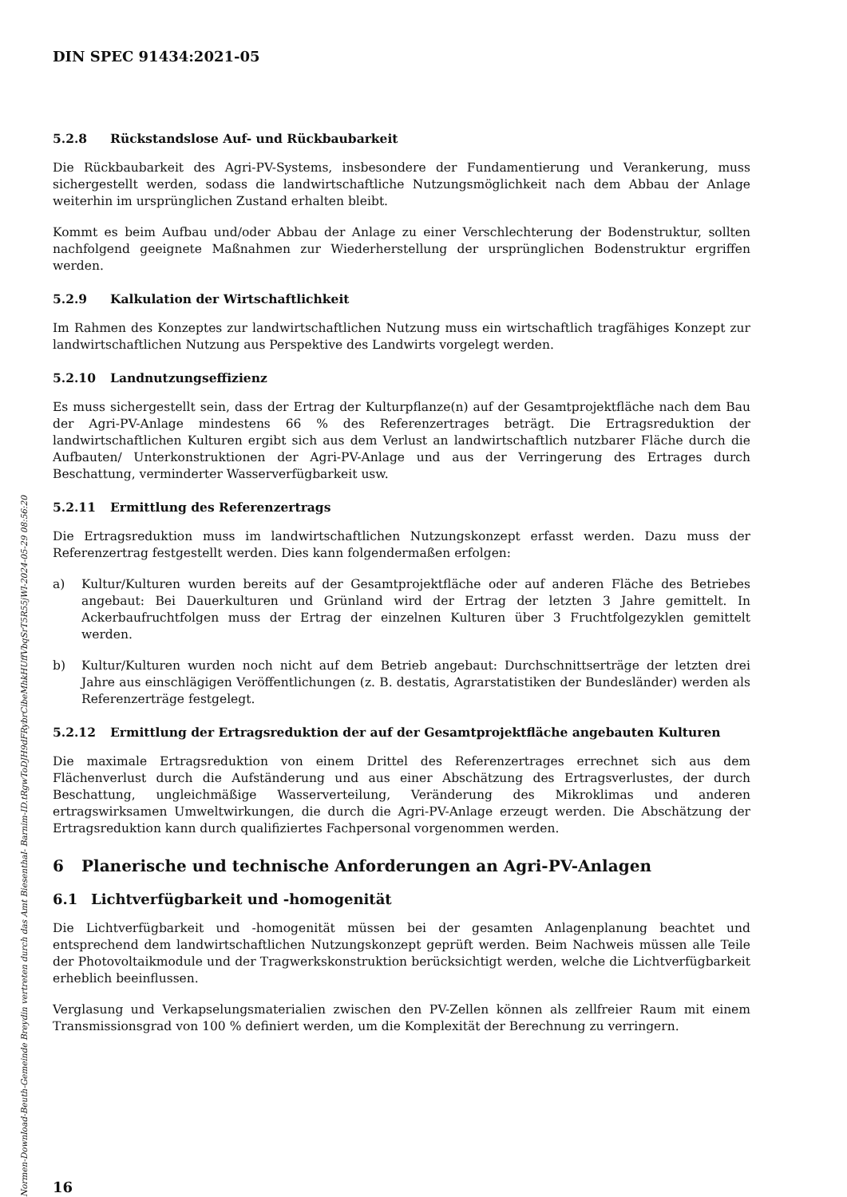DIN SPEC 91434:2021-05
5.2.8 Rückstandslose Auf- und Rückbaubarkeit
Die Rückbaubarkeit des Agri-PV-Systems, insbesondere der Fundamentierung und Verankerung, muss sichergestellt werden, sodass die landwirtschaftliche Nutzungsmöglichkeit nach dem Abbau der Anlage weiterhin im ursprünglichen Zustand erhalten bleibt.
Kommt es beim Aufbau und/oder Abbau der Anlage zu einer Verschlechterung der Bodenstruktur, sollten nachfolgend geeignete Maßnahmen zur Wiederherstellung der ursprünglichen Bodenstruktur ergriffen werden.
5.2.9 Kalkulation der Wirtschaftlichkeit
Im Rahmen des Konzeptes zur landwirtschaftlichen Nutzung muss ein wirtschaftlich tragfähiges Konzept zur landwirtschaftlichen Nutzung aus Perspektive des Landwirts vorgelegt werden.
5.2.10 Landnutzungseffizienz
Es muss sichergestellt sein, dass der Ertrag der Kulturpflanze(n) auf der Gesamtprojektfläche nach dem Bau der Agri-PV-Anlage mindestens 66 % des Referenzertrages beträgt. Die Ertragsreduktion der landwirtschaftlichen Kulturen ergibt sich aus dem Verlust an landwirtschaftlich nutzbarer Fläche durch die Aufbauten/ Unterkonstruktionen der Agri-PV-Anlage und aus der Verringerung des Ertrages durch Beschattung, verminderter Wasserverfügbarkeit usw.
5.2.11 Ermittlung des Referenzertrags
Die Ertragsreduktion muss im landwirtschaftlichen Nutzungskonzept erfasst werden. Dazu muss der Referenzertrag festgestellt werden. Dies kann folgendermaßen erfolgen:
a) Kultur/Kulturen wurden bereits auf der Gesamtprojektfläche oder auf anderen Fläche des Betriebes angebaut: Bei Dauerkulturen und Grünland wird der Ertrag der letzten 3 Jahre gemittelt. In Ackerbaufruchtfolgen muss der Ertrag der einzelnen Kulturen über 3 Fruchtfolgezyklen gemittelt werden.
b) Kultur/Kulturen wurden noch nicht auf dem Betrieb angebaut: Durchschnittserträge der letzten drei Jahre aus einschlägigen Veröffentlichungen (z. B. destatis, Agrarstatistiken der Bundesländer) werden als Referenzerträge festgelegt.
5.2.12 Ermittlung der Ertragsreduktion der auf der Gesamtprojektfläche angebauten Kulturen
Die maximale Ertragsreduktion von einem Drittel des Referenzertrages errechnet sich aus dem Flächenverlust durch die Aufständerung und aus einer Abschätzung des Ertragsverlustes, der durch Beschattung, ungleichmäßige Wasserverteilung, Veränderung des Mikroklimas und anderen ertragswirksamen Umweltwirkungen, die durch die Agri-PV-Anlage erzeugt werden. Die Abschätzung der Ertragsreduktion kann durch qualifiziertes Fachpersonal vorgenommen werden.
6 Planerische und technische Anforderungen an Agri-PV-Anlagen
6.1 Lichtverfügbarkeit und -homogenität
Die Lichtverfügbarkeit und -homogenität müssen bei der gesamten Anlagenplanung beachtet und entsprechend dem landwirtschaftlichen Nutzungskonzept geprüft werden. Beim Nachweis müssen alle Teile der Photovoltaikmodule und der Tragwerkskonstruktion berücksichtigt werden, welche die Lichtverfügbarkeit erheblich beeinflussen.
Verglasung und Verkapselungsmaterialien zwischen den PV-Zellen können als zellfreier Raum mit einem Transmissionsgrad von 100 % definiert werden, um die Komplexität der Berechnung zu verringern.
16
Normen-Download-Beuth-Gemeinde Breydin vertreten durch das Amt Biesenthal- Barnim-ID.tRgwToDJH9dFRybrCibeMhkHUffVbqSrT5R55jWl-2024-05-29 08:56:20